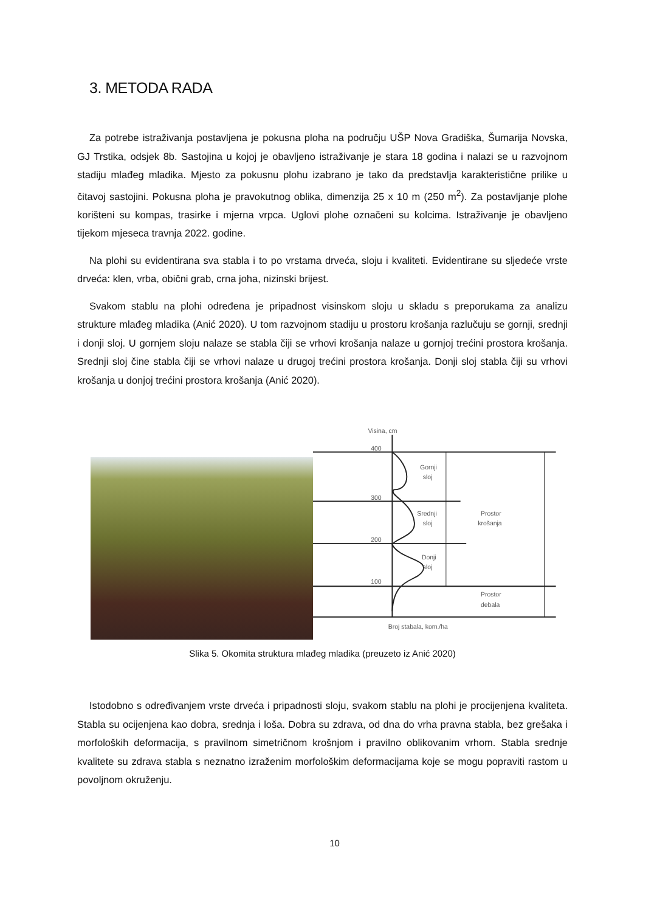3. METODA RADA
Za potrebe istraživanja postavljena je pokusna ploha na području UŠP Nova Gradiška, Šumarija Novska, GJ Trstika, odsjek 8b. Sastojina u kojoj je obavljeno istraživanje je stara 18 godina i nalazi se u razvojnom stadiju mlađeg mladika. Mjesto za pokusnu plohu izabrano je tako da predstavlja karakteristične prilike u čitavoj sastojini. Pokusna ploha je pravokutnog oblika, dimenzija 25 x 10 m (250 m<sup>2</sup>). Za postavljanje plohe korišteni su kompas, trasirke i mjerna vrpca. Uglovi plohe označeni su kolcima. Istraživanje je obavljeno tijekom mjeseca travnja 2022. godine.
Na plohi su evidentirana sva stabla i to po vrstama drveća, sloju i kvaliteti. Evidentirane su sljedeće vrste drveća: klen, vrba, obični grab, crna joha, nizinski brijest.
Svakom stablu na plohi određena je pripadnost visinskom sloju u skladu s preporukama za analizu strukture mlađeg mladika (Anić 2020). U tom razvojnom stadiju u prostoru krošanja razlučuju se gornji, srednji i donji sloj. U gornjem sloju nalaze se stabla čiji se vrhovi krošanja nalaze u gornjoj trećini prostora krošanja. Srednji sloj čine stabla čiji se vrhovi nalaze u drugoj trećini prostora krošanja. Donji sloj stabla čiji su vrhovi krošanja u donjoj trećini prostora krošanja (Anić 2020).
Visina, cm
400
300
200
100
Gornji
sloj
Srednji
sloj
Donji
sloj
Prostor
krošanja
Prostor
debala
Broj stabala, kom./ha
Slika 5. Okomita struktura mlađeg mladika (preuzeto iz Anić 2020)
Istodobno s određivanjem vrste drveća i pripadnosti sloju, svakom stablu na plohi je procijenjena kvaliteta. Stabla su ocijenjena kao dobra, srednja i loša. Dobra su zdrava, od dna do vrha pravna stabla, bez grešaka i morfoloških deformacija, s pravilnom simetričnom krošnjom i pravilno oblikovanim vrhom. Stabla srednje kvalitete su zdrava stabla s neznatno izraženim morfološkim deformacijama koje se mogu popraviti rastom u povoljnom okruženju.
10